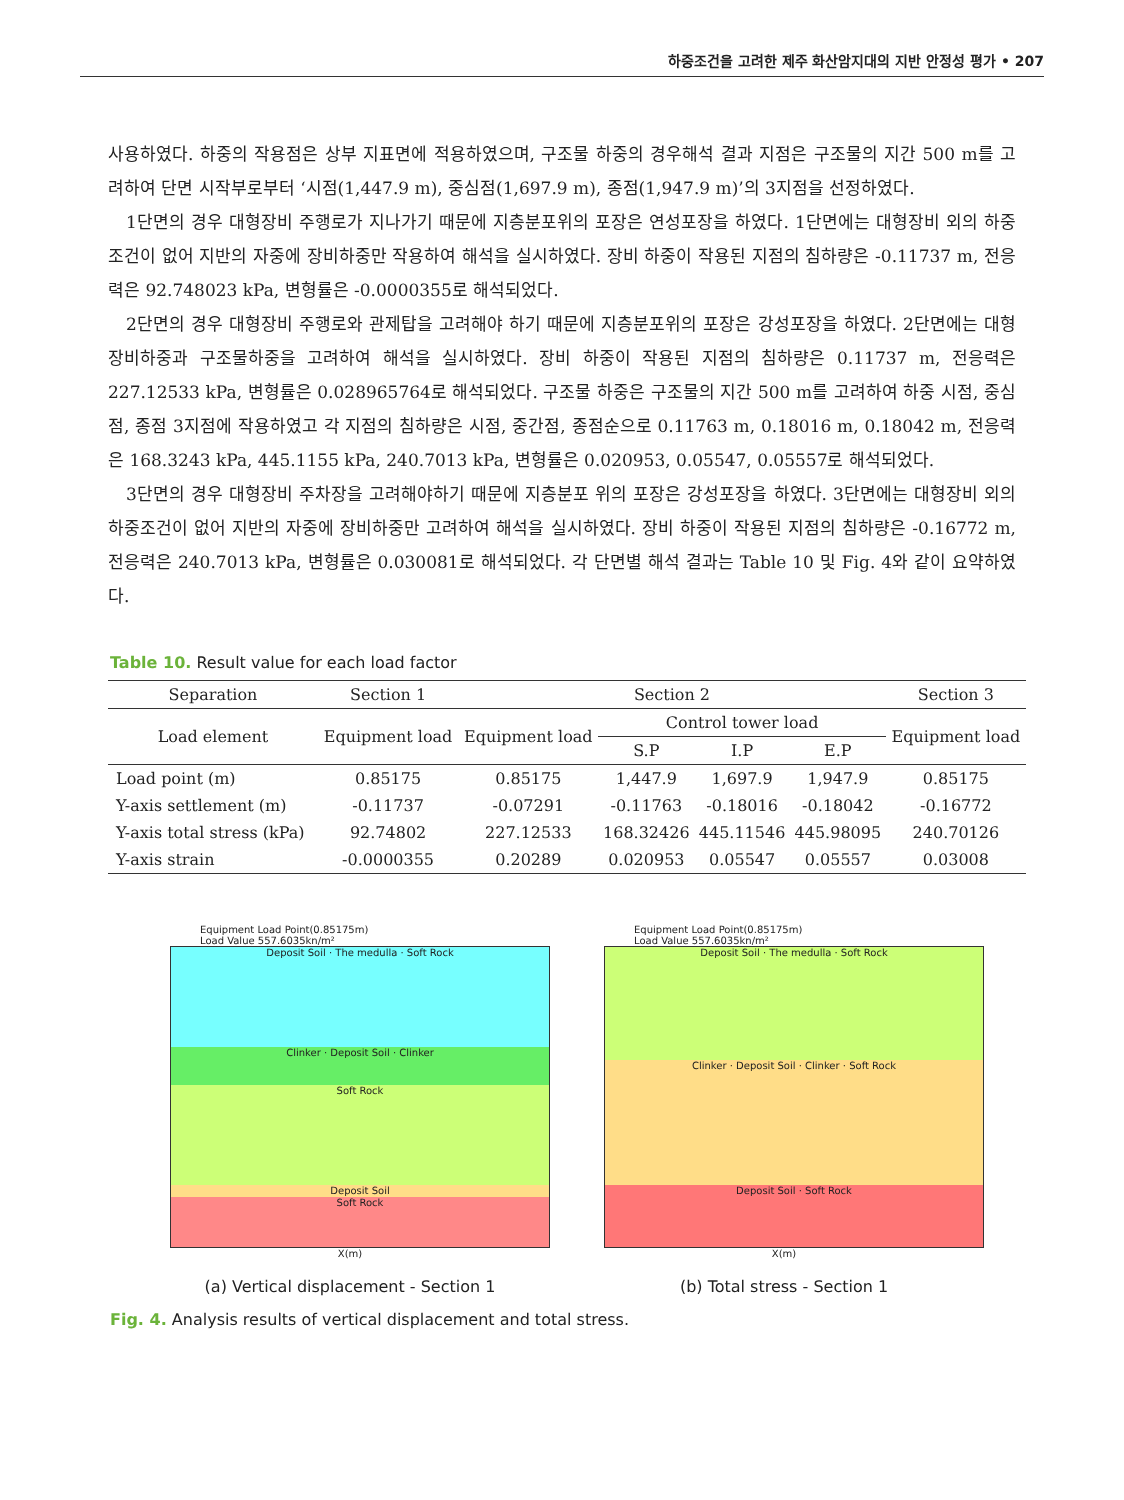하중조건을 고려한 제주 화산암지대의 지반 안정성 평가 • 207
사용하였다. 하중의 작용점은 상부 지표면에 적용하였으며, 구조물 하중의 경우해석 결과 지점은 구조물의 지간 500 m를 고려하여 단면 시작부로부터 ‘시점(1,447.9 m), 중심점(1,697.9 m), 종점(1,947.9 m)’의 3지점을 선정하였다.
1단면의 경우 대형장비 주행로가 지나가기 때문에 지층분포위의 포장은 연성포장을 하였다. 1단면에는 대형장비 외의 하중조건이 없어 지반의 자중에 장비하중만 작용하여 해석을 실시하였다. 장비 하중이 작용된 지점의 침하량은 -0.11737 m, 전응력은 92.748023 kPa, 변형률은 -0.0000355로 해석되었다.
2단면의 경우 대형장비 주행로와 관제탑을 고려해야 하기 때문에 지층분포위의 포장은 강성포장을 하였다. 2단면에는 대형장비하중과 구조물하중을 고려하여 해석을 실시하였다. 장비 하중이 작용된 지점의 침하량은 0.11737 m, 전응력은 227.12533 kPa, 변형률은 0.028965764로 해석되었다. 구조물 하중은 구조물의 지간 500 m를 고려하여 하중 시점, 중심점, 종점 3지점에 작용하였고 각 지점의 침하량은 시점, 중간점, 종점순으로 0.11763 m, 0.18016 m, 0.18042 m, 전응력은 168.3243 kPa, 445.1155 kPa, 240.7013 kPa, 변형률은 0.020953, 0.05547, 0.05557로 해석되었다.
3단면의 경우 대형장비 주차장을 고려해야하기 때문에 지층분포 위의 포장은 강성포장을 하였다. 3단면에는 대형장비 외의 하중조건이 없어 지반의 자중에 장비하중만 고려하여 해석을 실시하였다. 장비 하중이 작용된 지점의 침하량은 -0.16772 m, 전응력은 240.7013 kPa, 변형률은 0.030081로 해석되었다. 각 단면별 해석 결과는 Table 10 및 Fig. 4와 같이 요약하였다.
Table 10. Result value for each load factor
| Separation | Section 1 | Section 2 | | | | Section 3 |
| --- | --- | --- | --- | --- | --- | --- |
| Load element | Equipment load | Equipment load | Control tower load | | | Equipment load |
| | | | S.P | I.P | E.P | |
| Load point (m) | 0.85175 | 0.85175 | 1,447.9 | 1,697.9 | 1,947.9 | 0.85175 |
| Y-axis settlement (m) | -0.11737 | -0.07291 | -0.11763 | -0.18016 | -0.18042 | -0.16772 |
| Y-axis total stress (kPa) | 92.74802 | 227.12533 | 168.32426 | 445.11546 | 445.98095 | 240.70126 |
| Y-axis strain | -0.0000355 | 0.20289 | 0.020953 | 0.05547 | 0.05557 | 0.03008 |
Equipment Load Point(0.85175m)
Load Value 557.6035kn/m²
Deposit Soil · The medulla · Soft Rock
Clinker · Deposit Soil · Clinker
Soft Rock
Deposit Soil
Soft Rock
X(m)
(a) Vertical displacement - Section 1
Equipment Load Point(0.85175m)
Load Value 557.6035kn/m²
Deposit Soil · The medulla · Soft Rock
Clinker · Deposit Soil · Clinker · Soft Rock
Deposit Soil · Soft Rock
X(m)
(b) Total stress - Section 1
Fig. 4. Analysis results of vertical displacement and total stress.